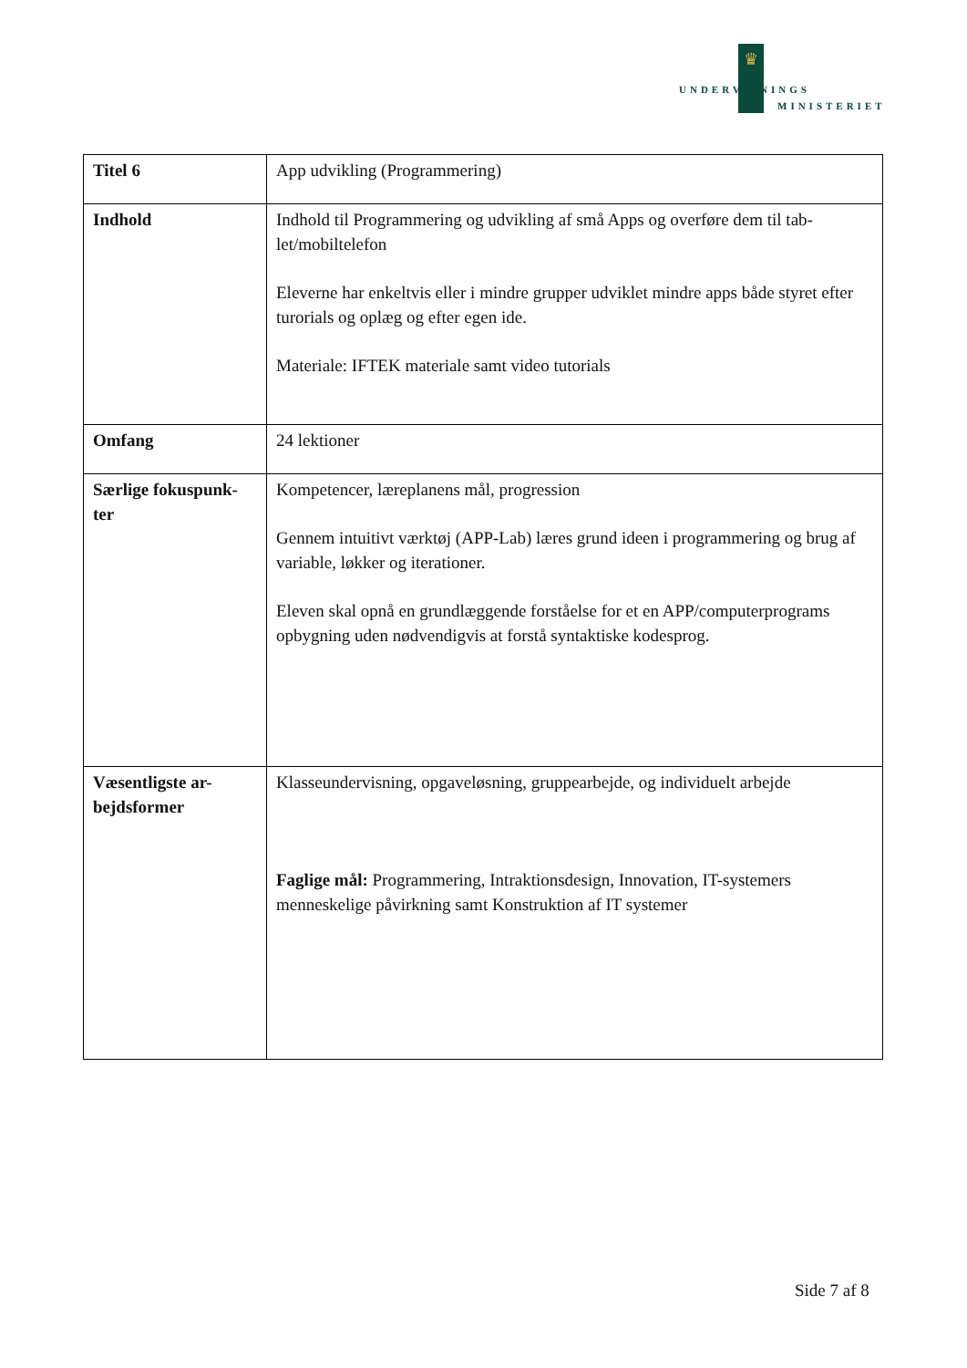♛
UNDERVISNINGS
MINISTERIET
| Titel 6 | App udvikling (Programmering) |
| Indhold | Indhold til Programmering og udvikling af små Apps og overføre dem til tab-let/mobiltelefon Eleverne har enkeltvis eller i mindre grupper udviklet mindre apps både styret efter turorials og oplæg og efter egen ide. Materiale: IFTEK materiale samt video tutorials |
| Omfang | 24 lektioner |
| Særlige fokuspunk-ter | Kompetencer, læreplanens mål, progression Gennem intuitivt værktøj (APP-Lab) læres grund ideen i programmering og brug af variable, løkker og iterationer. Eleven skal opnå en grundlæggende forståelse for et en APP/computerprograms opbygning uden nødvendigvis at forstå syntaktiske kodesprog. |
| Væsentligste ar-bejdsformer | Klasseundervisning, opgaveløsning, gruppearbejde, og individuelt arbejde Faglige mål: Programmering, Intraktionsdesign, Innovation, IT-systemers menneskelige påvirkning samt Konstruktion af IT systemer |
Side 7 af 8